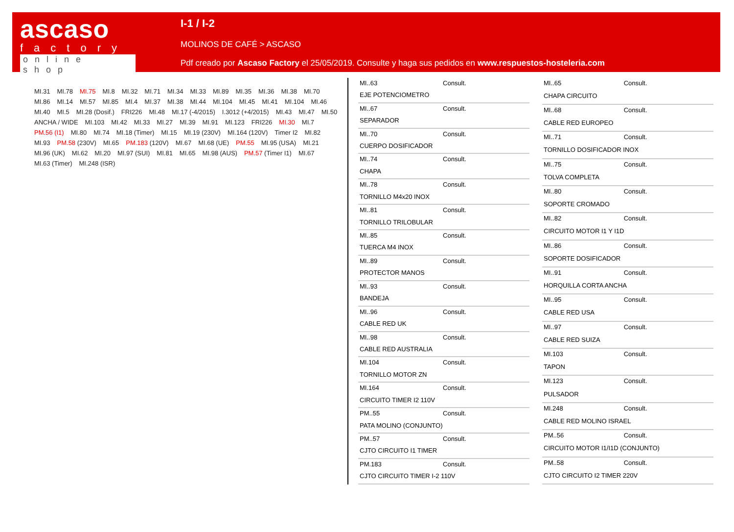ascaso
factory
online shop
I-1 / I-2
MOLINOS DE CAFÉ > ASCASO
Pdf creado por Ascaso Factory el 25/05/2019. Consulte y haga sus pedidos en www.respuestos-hosteleria.com
MI.31 MI.78 MI.75 MI.8 MI.32 MI.71 MI.34 MI.33 MI.89 MI.35 MI.36 MI.38 MI.70 MI.86 MI.14 MI.57 MI.85 MI.4 MI.37 MI.38 MI.44 MI.104 MI.45 MI.41 MI.104 MI.46 MI.40 MI.5 MI.28 (Dosif.) FRI226 MI.48 MI.17 (-4/2015) I.3012 (+4/2015) MI.43 MI.47 MI.50 ANCHA / WIDE MI.103 MI.42 MI.33 MI.27 MI.39 MI.91 MI.123 FRI226 MI.30 MI.7 PM.56 (I1) MI.80 MI.74 MI.18 (Timer) MI.15 MI.19 (230V) MI.164 (120V) Timer I2 MI.82 MI.93 PM.58 (230V) MI.65 PM.183 (120V) MI.67 MI.68 (UE) PM.55 MI.95 (USA) MI.21 MI.96 (UK) MI.62 MI.20 MI.97 (SUI) MI.81 MI.65 MI.98 (AUS) PM.57 (Timer I1) MI.67 MI.63 (Timer) MI.248 (ISR)
| MI..63 | Consult. |
| EJE POTENCIOMETRO | |
| MI..67 | Consult. |
| SEPARADOR | |
| MI..70 | Consult. |
| CUERPO DOSIFICADOR | |
| MI..74 | Consult. |
| CHAPA | |
| MI..78 | Consult. |
| TORNILLO M4x20 INOX | |
| MI..81 | Consult. |
| TORNILLO TRILOBULAR | |
| MI..85 | Consult. |
| TUERCA M4 INOX | |
| MI..89 | Consult. |
| PROTECTOR MANOS | |
| MI..93 | Consult. |
| BANDEJA | |
| MI..96 | Consult. |
| CABLE RED UK | |
| MI..98 | Consult. |
| CABLE RED AUSTRALIA | |
| MI.104 | Consult. |
| TORNILLO MOTOR ZN | |
| MI.164 | Consult. |
| CIRCUITO TIMER I2 110V | |
| PM..55 | Consult. |
| PATA MOLINO (CONJUNTO) | |
| PM..57 | Consult. |
| CJTO CIRCUITO I1 TIMER | |
| PM.183 | Consult. |
| CJTO CIRCUITO TIMER I-2 110V | |
| MI..65 | Consult. |
| CHAPA CIRCUITO | |
| MI..68 | Consult. |
| CABLE RED EUROPEO | |
| MI..71 | Consult. |
| TORNILLO DOSIFICADOR INOX | |
| MI..75 | Consult. |
| TOLVA COMPLETA | |
| MI..80 | Consult. |
| SOPORTE CROMADO | |
| MI..82 | Consult. |
| CIRCUITO MOTOR I1 Y I1D | |
| MI..86 | Consult. |
| SOPORTE DOSIFICADOR | |
| MI..91 | Consult. |
| HORQUILLA CORTA ANCHA | |
| MI..95 | Consult. |
| CABLE RED USA | |
| MI..97 | Consult. |
| CABLE RED SUIZA | |
| MI.103 | Consult. |
| TAPON | |
| MI.123 | Consult. |
| PULSADOR | |
| MI.248 | Consult. |
| CABLE RED MOLINO ISRAEL | |
| PM..56 | Consult. |
| CIRCUITO MOTOR I1/I1D (CONJUNTO) | |
| PM..58 | Consult. |
| CJTO CIRCUITO I2 TIMER 220V | |